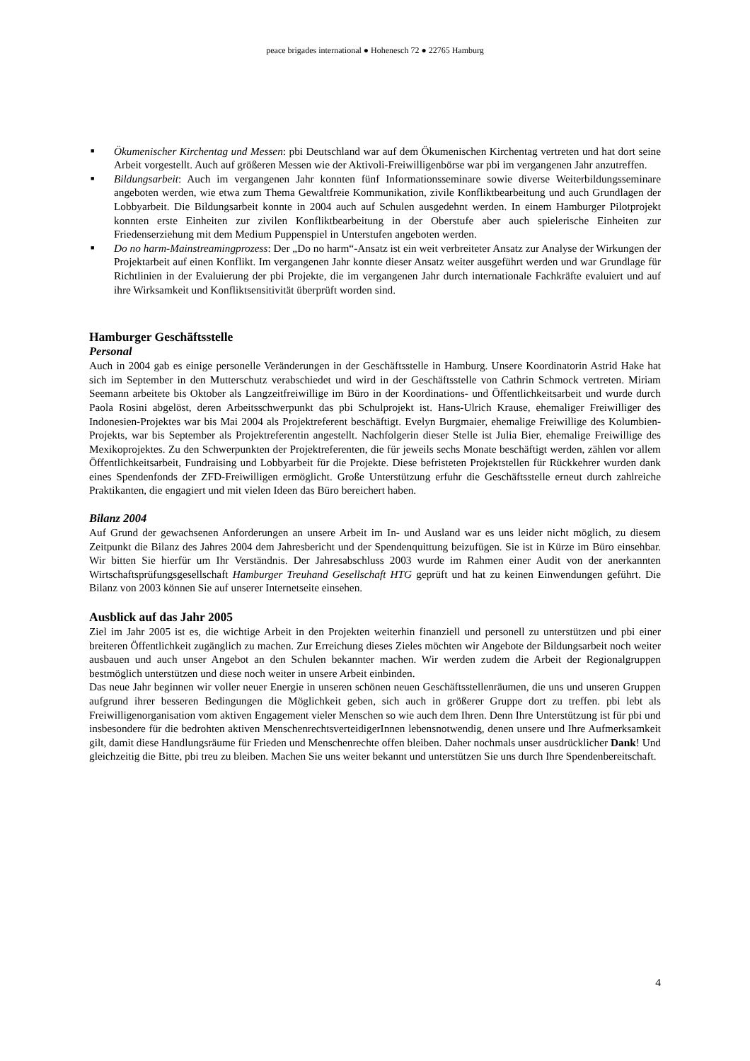peace brigades international ● Hohenesch 72 ● 22765 Hamburg
■ Ökumenischer Kirchentag und Messen: pbi Deutschland war auf dem Ökumenischen Kirchentag vertreten und hat dort seine Arbeit vorgestellt. Auch auf größeren Messen wie der Aktivoli-Freiwilligenbörse war pbi im vergangenen Jahr anzutreffen.
■ Bildungsarbeit: Auch im vergangenen Jahr konnten fünf Informationsseminare sowie diverse Weiterbildungsseminare angeboten werden, wie etwa zum Thema Gewaltfreie Kommunikation, zivile Konfliktbearbeitung und auch Grundlagen der Lobbyarbeit. Die Bildungsarbeit konnte in 2004 auch auf Schulen ausgedehnt werden. In einem Hamburger Pilotprojekt konnten erste Einheiten zur zivilen Konfliktbearbeitung in der Oberstufe aber auch spielerische Einheiten zur Friedenserziehung mit dem Medium Puppenspiel in Unterstufen angeboten werden.
■ Do no harm-Mainstreamingprozess: Der „Do no harm“-Ansatz ist ein weit verbreiteter Ansatz zur Analyse der Wirkungen der Projektarbeit auf einen Konflikt. Im vergangenen Jahr konnte dieser Ansatz weiter ausgeführt werden und war Grundlage für Richtlinien in der Evaluierung der pbi Projekte, die im vergangenen Jahr durch internationale Fachkräfte evaluiert und auf ihre Wirksamkeit und Konfliktsensitivität überprüft worden sind.
Hamburger Geschäftsstelle
Personal
Auch in 2004 gab es einige personelle Veränderungen in der Geschäftsstelle in Hamburg. Unsere Koordinatorin Astrid Hake hat sich im September in den Mutterschutz verabschiedet und wird in der Geschäftsstelle von Cathrin Schmock vertreten. Miriam Seemann arbeitete bis Oktober als Langzeitfreiwillige im Büro in der Koordinations- und Öffentlichkeitsarbeit und wurde durch Paola Rosini abgelöst, deren Arbeitsschwerpunkt das pbi Schulprojekt ist. Hans-Ulrich Krause, ehemaliger Freiwilliger des Indonesien-Projektes war bis Mai 2004 als Projektreferent beschäftigt. Evelyn Burgmaier, ehemalige Freiwillige des Kolumbien-Projekts, war bis September als Projektreferentin angestellt. Nachfolgerin dieser Stelle ist Julia Bier, ehemalige Freiwillige des Mexikoprojektes. Zu den Schwerpunkten der Projektreferenten, die für jeweils sechs Monate beschäftigt werden, zählen vor allem Öffentlichkeitsarbeit, Fundraising und Lobbyarbeit für die Projekte. Diese befristeten Projektstellen für Rückkehrer wurden dank eines Spendenfonds der ZFD-Freiwilligen ermöglicht. Große Unterstützung erfuhr die Geschäftsstelle erneut durch zahlreiche Praktikanten, die engagiert und mit vielen Ideen das Büro bereichert haben.
Bilanz 2004
Auf Grund der gewachsenen Anforderungen an unsere Arbeit im In- und Ausland war es uns leider nicht möglich, zu diesem Zeitpunkt die Bilanz des Jahres 2004 dem Jahresbericht und der Spendenquittung beizufügen. Sie ist in Kürze im Büro einsehbar. Wir bitten Sie hierfür um Ihr Verständnis. Der Jahresabschluss 2003 wurde im Rahmen einer Audit von der anerkannten Wirtschaftsprüfungsgesellschaft Hamburger Treuhand Gesellschaft HTG geprüft und hat zu keinen Einwendungen geführt. Die Bilanz von 2003 können Sie auf unserer Internetseite einsehen.
Ausblick auf das Jahr 2005
Ziel im Jahr 2005 ist es, die wichtige Arbeit in den Projekten weiterhin finanziell und personell zu unterstützen und pbi einer breiteren Öffentlichkeit zugänglich zu machen. Zur Erreichung dieses Zieles möchten wir Angebote der Bildungsarbeit noch weiter ausbauen und auch unser Angebot an den Schulen bekannter machen. Wir werden zudem die Arbeit der Regionalgruppen bestmöglich unterstützen und diese noch weiter in unsere Arbeit einbinden.
Das neue Jahr beginnen wir voller neuer Energie in unseren schönen neuen Geschäftsstellenräumen, die uns und unseren Gruppen aufgrund ihrer besseren Bedingungen die Möglichkeit geben, sich auch in größerer Gruppe dort zu treffen. pbi lebt als Freiwilligenorganisation vom aktiven Engagement vieler Menschen so wie auch dem Ihren. Denn Ihre Unterstützung ist für pbi und insbesondere für die bedrohten aktiven MenschenrechtsverteidigerInnen lebensnotwendig, denen unsere und Ihre Aufmerksamkeit gilt, damit diese Handlungsräume für Frieden und Menschenrechte offen bleiben. Daher nochmals unser ausdrücklicher Dank! Und gleichzeitig die Bitte, pbi treu zu bleiben. Machen Sie uns weiter bekannt und unterstützen Sie uns durch Ihre Spendenbereitschaft.
4